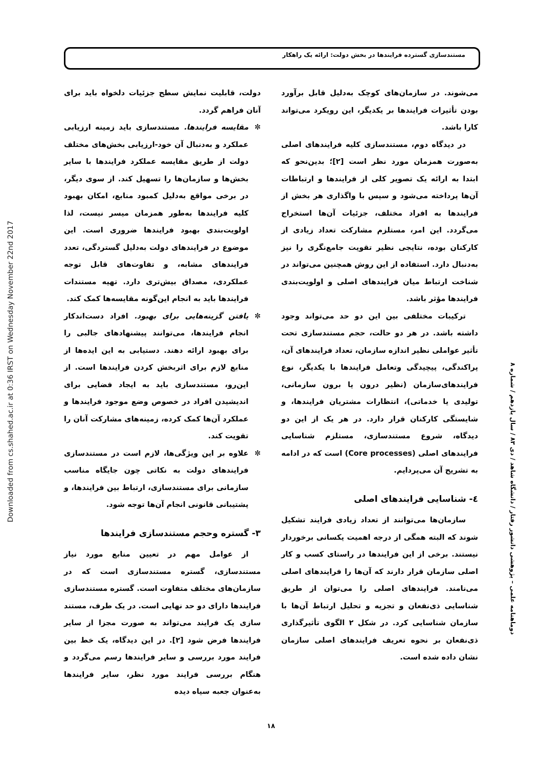Downloaded from cs.shahed.ac.ir at 0:36 IRST on Wednesday November 22nd 2017
مستندسازی گسترده فرایندها در بخش دولت: ارائه یک راهکار
دولت، قابلیت نمایش سطح جزئیات دلخواه باید برای آنان فراهم گردد.
✼ مقایسه فرایندها. مستندسازی باید زمینه ارزیابی عملکرد و به‌دنبال آن خود-ارزیابی بخش‌های مختلف دولت از طریق مقایسه عملکرد فرایندها با سایر بخش‌ها و سازمان‌ها را تسهیل کند. از سوی دیگر، در برخی مواقع به‌دلیل کمبود منابع، امکان بهبود کلیه فرایندها به‌طور همزمان میسر نیست، لذا اولویت‌بندی بهبود فرایندها ضروری است. این موضوع در فرایندهای دولت به‌دلیل گستردگی، تعدد فرایندهای مشابه، و تفاوت‌های قابل توجه عملکردی، مصداق بیش‌تری دارد. تهیه مستندات فرایندها باید به انجام این‌گونه مقایسه‌ها کمک کند.
✼ یافتن گزینه‌هایی برای بهبود. افراد دست‌اندکار انجام فرایندها، می‌توانند پیشنهادهای جالبی را برای بهبود ارائه دهند. دستیابی به این ایده‌ها از منابع لازم برای اثربخش کردن فرایندها است. از این‌رو، مستندسازی باید به ایجاد فضایی برای اندیشیدن افراد در خصوص وضع موجود فرایندها و عملکرد آن‌ها کمک کرده، زمینه‌های مشارکت آنان را تقویت کند.
✼ علاوه بر این ویژگی‌ها، لازم است در مستندسازی فرایندهای دولت به نکاتی چون جایگاه مناسب سازمانی برای مستندسازی، ارتباط بین فرایندها، و پشتیبانی قانونی انجام آن‌ها توجه شود.
۳- گستره وحجم مستندسازی فرایندها
از عوامل مهم در تعیین منابع مورد نیاز مستندسازی، گستره مستندسازی است که در سازمان‌های مختلف متفاوت است. گستره مستندسازی فرایندها دارای دو حد نهایی است. در یک طرف، مستند سازی یک فرایند می‌تواند به صورت مجزا از سایر فرایندها فرض شود [۲]. در این دیدگاه، یک خط بین فرایند مورد بررسی و سایر فرایندها رسم می‌گردد و هنگام بررسی فرایند مورد نظر، سایر فرایندها به‌عنوان جعبه سیاه دیده
می‌شوند. در سازمان‌های کوچک به‌دلیل قابل برآورد بودن تأثیرات فرایندها بر یکدیگر، این رویکرد می‌تواند کارا باشد.
در دیدگاه دوم، مستندسازی کلیه فرایندهای اصلی به‌صورت همزمان مورد نظر است [۲]؛ بدین‌نحو که ابتدا به ارائه یک تصویر کلی از فرایندها و ارتباطات آن‌ها پرداخته می‌شود و سپس با واگذاری هر بخش از فرایندها به افراد مختلف، جزئیات آن‌ها استخراج می‌گردد. این امر، مستلزم مشارکت تعداد زیادی از کارکنان بوده، نتایجی نظیر تقویت جامع‌نگری را نیز به‌دنبال دارد. استفاده از این روش همچنین می‌تواند در شناخت ارتباط میان فرایندهای اصلی و اولویت‌بندی فرایندها مؤثر باشد.
ترکیبات مختلفی بین این دو حد می‌تواند وجود داشته باشد. در هر دو حالت، حجم مستندسازی تحت تأثیر عواملی نظیر اندازه سازمان، تعداد فرایندهای آن، پراکندگی، پیچیدگی وتعامل فرایندها با یکدیگر، نوع فرایندهای‌سازمان (نظیر درون یا برون سازمانی، تولیدی یا خدماتی)، انتظارات مشتریان فرایندها، و شایستگی کارکنان قرار دارد. در هر یک از این دو دیدگاه، شروع مستندسازی، مستلزم شناسایی فرایندهای اصلی (Core processes) است که در ادامه به تشریح آن می‌پردایم.
٤- شناسایی فرایندهای اصلی
سازمان‌ها می‌توانند از تعداد زیادی فرایند تشکیل شوند که البته همگی از درجه اهمیت یکسانی برخوردار نیستند. برخی از این فرایندها در راستای کسب و کار اصلی سازمان قرار دارند که آن‌ها را فرایندهای اصلی می‌نامند. فرایندهای اصلی را می‌توان از طریق شناسایی ذی‌نفعان و تجزیه و تحلیل ارتباط آن‌ها با سازمان شناسایی کرد. در شکل ۲ الگوی تأثیرگذاری ذی‌نفعان بر نحوه تعریف فرایندهای اصلی سازمان نشان داده شده است.
دوماهنامه علمی – پژوهشی دانشور رفتار / دانشگاه شاهد / دی ۸۳ / سال یازدهم / شماره ۸
۱۸